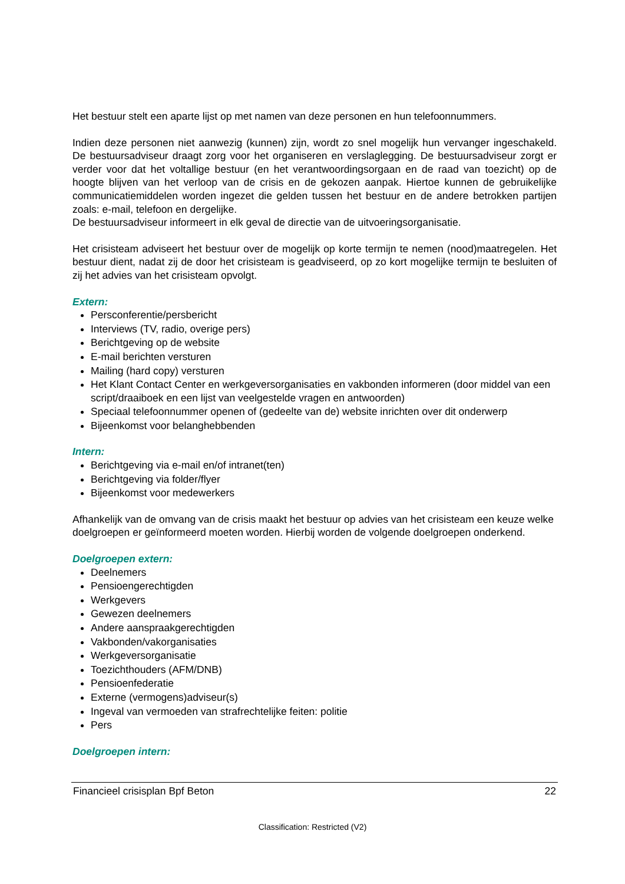Het bestuur stelt een aparte lijst op met namen van deze personen en hun telefoonnummers.
Indien deze personen niet aanwezig (kunnen) zijn, wordt zo snel mogelijk hun vervanger ingeschakeld. De bestuursadviseur draagt zorg voor het organiseren en verslaglegging. De bestuursadviseur zorgt er verder voor dat het voltallige bestuur (en het verantwoordingsorgaan en de raad van toezicht) op de hoogte blijven van het verloop van de crisis en de gekozen aanpak. Hiertoe kunnen de gebruikelijke communicatiemiddelen worden ingezet die gelden tussen het bestuur en de andere betrokken partijen zoals: e-mail, telefoon en dergelijke.
De bestuursadviseur informeert in elk geval de directie van de uitvoeringsorganisatie.
Het crisisteam adviseert het bestuur over de mogelijk op korte termijn te nemen (nood)maatregelen. Het bestuur dient, nadat zij de door het crisisteam is geadviseerd, op zo kort mogelijke termijn te besluiten of zij het advies van het crisisteam opvolgt.
Extern:
Persconferentie/persbericht
Interviews (TV, radio, overige pers)
Berichtgeving op de website
E-mail berichten versturen
Mailing (hard copy) versturen
Het Klant Contact Center en werkgeversorganisaties en vakbonden informeren (door middel van een script/draaiboek en een lijst van veelgestelde vragen en antwoorden)
Speciaal telefoonnummer openen of (gedeelte van de) website inrichten over dit onderwerp
Bijeenkomst voor belanghebbenden
Intern:
Berichtgeving via e-mail en/of intranet(ten)
Berichtgeving via folder/flyer
Bijeenkomst voor medewerkers
Afhankelijk van de omvang van de crisis maakt het bestuur op advies van het crisisteam een keuze welke doelgroepen er geïnformeerd moeten worden. Hierbij worden de volgende doelgroepen onderkend.
Doelgroepen extern:
Deelnemers
Pensioengerechtigden
Werkgevers
Gewezen deelnemers
Andere aanspraakgerechtigden
Vakbonden/vakorganisaties
Werkgeversorganisatie
Toezichthouders (AFM/DNB)
Pensioenfederatie
Externe (vermogens)adviseur(s)
Ingeval van vermoeden van strafrechtelijke feiten: politie
Pers
Doelgroepen intern:
Financieel crisisplan Bpf Beton 22
Classification: Restricted (V2)